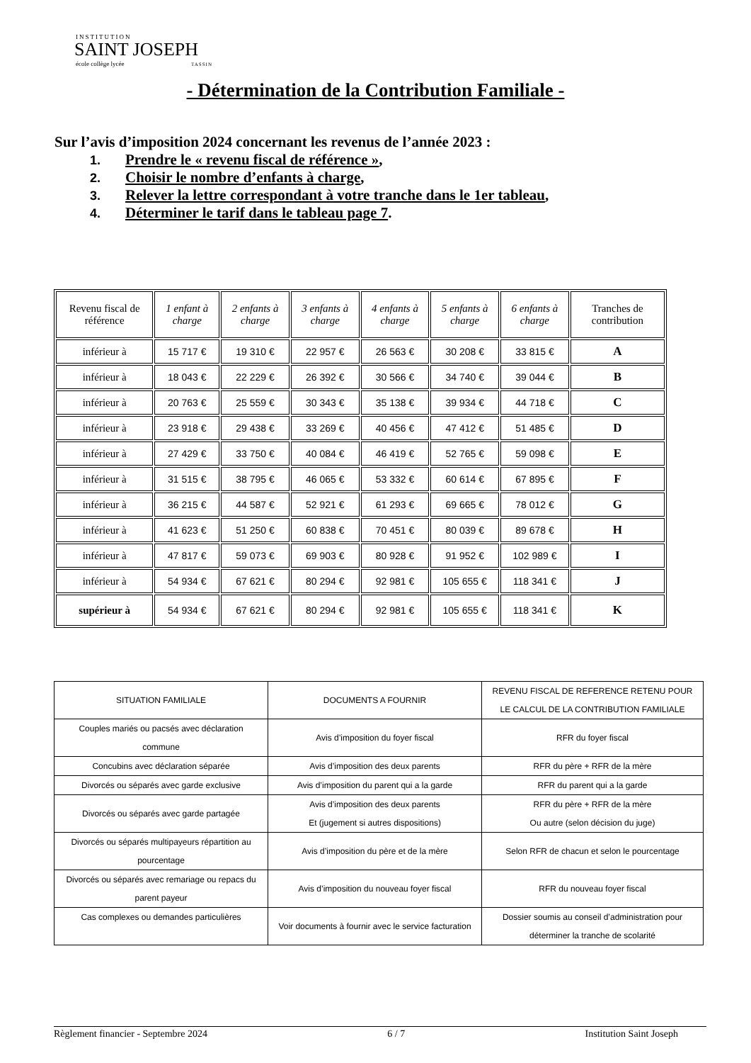INSTITUTION
SAINT JOSEPH
école collège lycée TASSIN
- Détermination de la Contribution Familiale -
Sur l’avis d’imposition 2024 concernant les revenus de l’année 2023 :
1. Prendre le « revenu fiscal de référence »,
2. Choisir le nombre d’enfants à charge,
3. Relever la lettre correspondant à votre tranche dans le 1er tableau,
4. Déterminer le tarif dans le tableau page 7.
| Revenu fiscal de référence | 1 enfant à charge | 2 enfants à charge | 3 enfants à charge | 4 enfants à charge | 5 enfants à charge | 6 enfants à charge | Tranches de contribution |
| --- | --- | --- | --- | --- | --- | --- | --- |
| inférieur à | 15 717 € | 19 310 € | 22 957 € | 26 563 € | 30 208 € | 33 815 € | A |
| inférieur à | 18 043 € | 22 229 € | 26 392 € | 30 566 € | 34 740 € | 39 044 € | B |
| inférieur à | 20 763 € | 25 559 € | 30 343 € | 35 138 € | 39 934 € | 44 718 € | C |
| inférieur à | 23 918 € | 29 438 € | 33 269 € | 40 456 € | 47 412 € | 51 485 € | D |
| inférieur à | 27 429 € | 33 750 € | 40 084 € | 46 419 € | 52 765 € | 59 098 € | E |
| inférieur à | 31 515 € | 38 795 € | 46 065 € | 53 332 € | 60 614 € | 67 895 € | F |
| inférieur à | 36 215 € | 44 587 € | 52 921 € | 61 293 € | 69 665 € | 78 012 € | G |
| inférieur à | 41 623 € | 51 250 € | 60 838 € | 70 451 € | 80 039 € | 89 678 € | H |
| inférieur à | 47 817 € | 59 073 € | 69 903 € | 80 928 € | 91 952 € | 102 989 € | I |
| inférieur à | 54 934 € | 67 621 € | 80 294 € | 92 981 € | 105 655 € | 118 341 € | J |
| supérieur à | 54 934 € | 67 621 € | 80 294 € | 92 981 € | 105 655 € | 118 341 € | K |
| SITUATION FAMILIALE | DOCUMENTS A FOURNIR | REVENU FISCAL DE REFERENCE RETENU POUR LE CALCUL DE LA CONTRIBUTION FAMILIALE |
| Couples mariés ou pacsés avec déclaration commune | Avis d’imposition du foyer fiscal | RFR du foyer fiscal |
| Concubins avec déclaration séparée | Avis d’imposition des deux parents | RFR du père + RFR de la mère |
| Divorcés ou séparés avec garde exclusive | Avis d’imposition du parent qui a la garde | RFR du parent qui a la garde |
| Divorcés ou séparés avec garde partagée | Avis d’imposition des deux parents Et (jugement si autres dispositions) | RFR du père + RFR de la mère Ou autre (selon décision du juge) |
| Divorcés ou séparés multipayeurs répartition au pourcentage | Avis d’imposition du père et de la mère | Selon RFR de chacun et selon le pourcentage |
| Divorcés ou séparés avec remariage ou repacs du parent payeur | Avis d’imposition du nouveau foyer fiscal | RFR du nouveau foyer fiscal |
| Cas complexes ou demandes particulières | Voir documents à fournir avec le service facturation | Dossier soumis au conseil d’administration pour déterminer la tranche de scolarité |
Règlement financier - Septembre 2024 6 / 7 Institution Saint Joseph